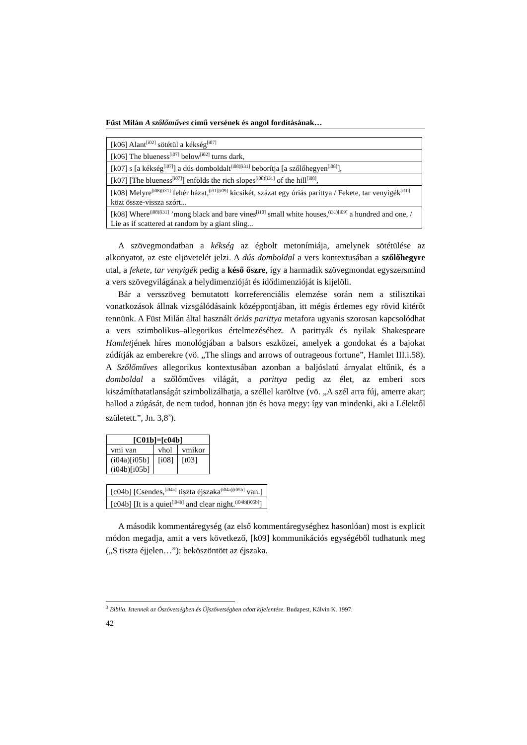Füst Milán A szőlőműves című versének és angol fordításának…
| [k06] Alant<sup>[i02]</sup> sötétül a kékség<sup>[i07]</sup> |
| [k06] The blueness<sup>[i07]</sup> below<sup>[i02]</sup> turns dark, |
| [k07] s [a kékség<sup>[i07]</sup>] a dús domboldalt<sup>(i08)[i31]</sup> beborítja [a szőlőhegyen<sup>[i08]</sup>], |
| [k07] [The blueness<sup>[i07]</sup>] enfolds the rich slopes<sup>(i08)[i31]</sup> of the hill<sup>[i08]</sup>, |
| [k08] Melyre<sup>(i08)[i31]</sup> fehér házat,<sup>(i31)[i09]</sup> kicsikét, százat egy óriás parittya / Fekete, tar venyigék<sup>[i10]</sup> közt össze-vissza szórt... |
| [k08] Where<sup>(i08)[i31]</sup> ’mong black and bare vines<sup>[i10]</sup> small white houses,<sup>(i31)[i09]</sup> a hundred and one, / Lie as if scattered at random by a giant sling... |
A szövegmondatban a kékség az égbolt metonímiája, amelynek sötétülése az alkonyatot, az este eljövetelét jelzi. A dús domboldal a vers kontextusában a szőlőhegyre utal, a fekete, tar venyigék pedig a késő őszre, így a harmadik szövegmondat egyszersmind a vers szövegvilágának a helydimenzióját és idődimenzióját is kijelöli.
Bár a versszöveg bemutatott korreferenciális elemzése során nem a stilisztikai vonatkozások állnak vizsgálódásaink középpontjában, itt mégis érdemes egy rövid kitérőt tennünk. A Füst Milán által használt óriás parittya metafora ugyanis szorosan kapcsolódhat a vers szimbolikus–allegorikus értelmezéséhez. A parittyák és nyilak Shakespeare Hamletjének híres monológjában a balsors eszközei, amelyek a gondokat és a bajokat zúdítják az emberekre (vö. „The slings and arrows of outrageous fortune”, Hamlet III.i.58). A Szőlőműves allegorikus kontextusában azonban a baljóslatú árnyalat eltűnik, és a domboldal a szőlőműves világát, a parittya pedig az élet, az emberi sors kiszámíthatatlanságát szimbolizálhatja, a széllel karöltve (vö. „A szél arra fúj, amerre akar; hallod a zúgását, de nem tudod, honnan jön és hova megy: így van mindenki, aki a Lélektől született.”, Jn. 3,8<sup>3</sup>).
| [C01b]=[c04b] | | |
| --- | --- | --- |
| vmi van | vhol | vmikor |
| (i04a)[i05b] (i04b)[i05b] | [i08] | [t03] |
| [c04b] [Csendes,<sup>[i04a]</sup> tiszta éjszaka<sup>(i04a)[i05b]</sup> van.] |
| [c04b] [It is a quiet<sup>[i04b]</sup> and clear night.<sup>(i04b)[i05b]</sup>] |
A második kommentáregység (az első kommentáregységhez hasonlóan) most is explicit módon megadja, amit a vers következő, [k09] kommunikációs egységéből tudhatunk meg („S tiszta éjjelen…”): beköszöntött az éjszaka.
<sup>3</sup> Biblia. Istennek az Ószövetségben és Újszövetségben adott kijelentése. Budapest, Kálvin K. 1997.
42